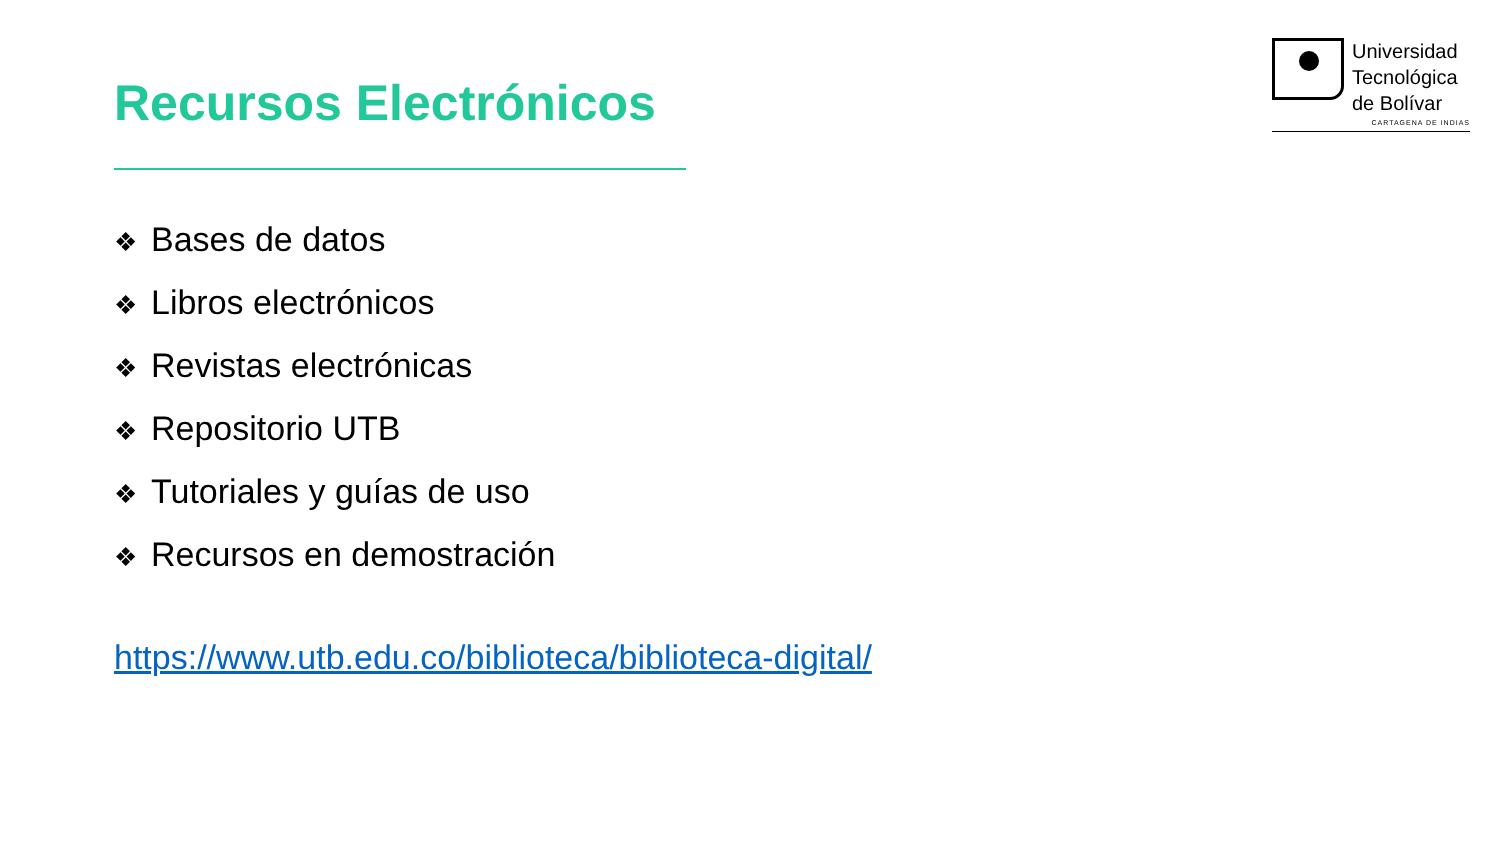Recursos Electrónicos
Universidad
Tecnológica
de Bolívar
CARTAGENA DE INDIAS
❖ Bases de datos
❖ Libros electrónicos
❖ Revistas electrónicas
❖ Repositorio UTB
❖ Tutoriales y guías de uso
❖ Recursos en demostración
https://www.utb.edu.co/biblioteca/biblioteca-digital/